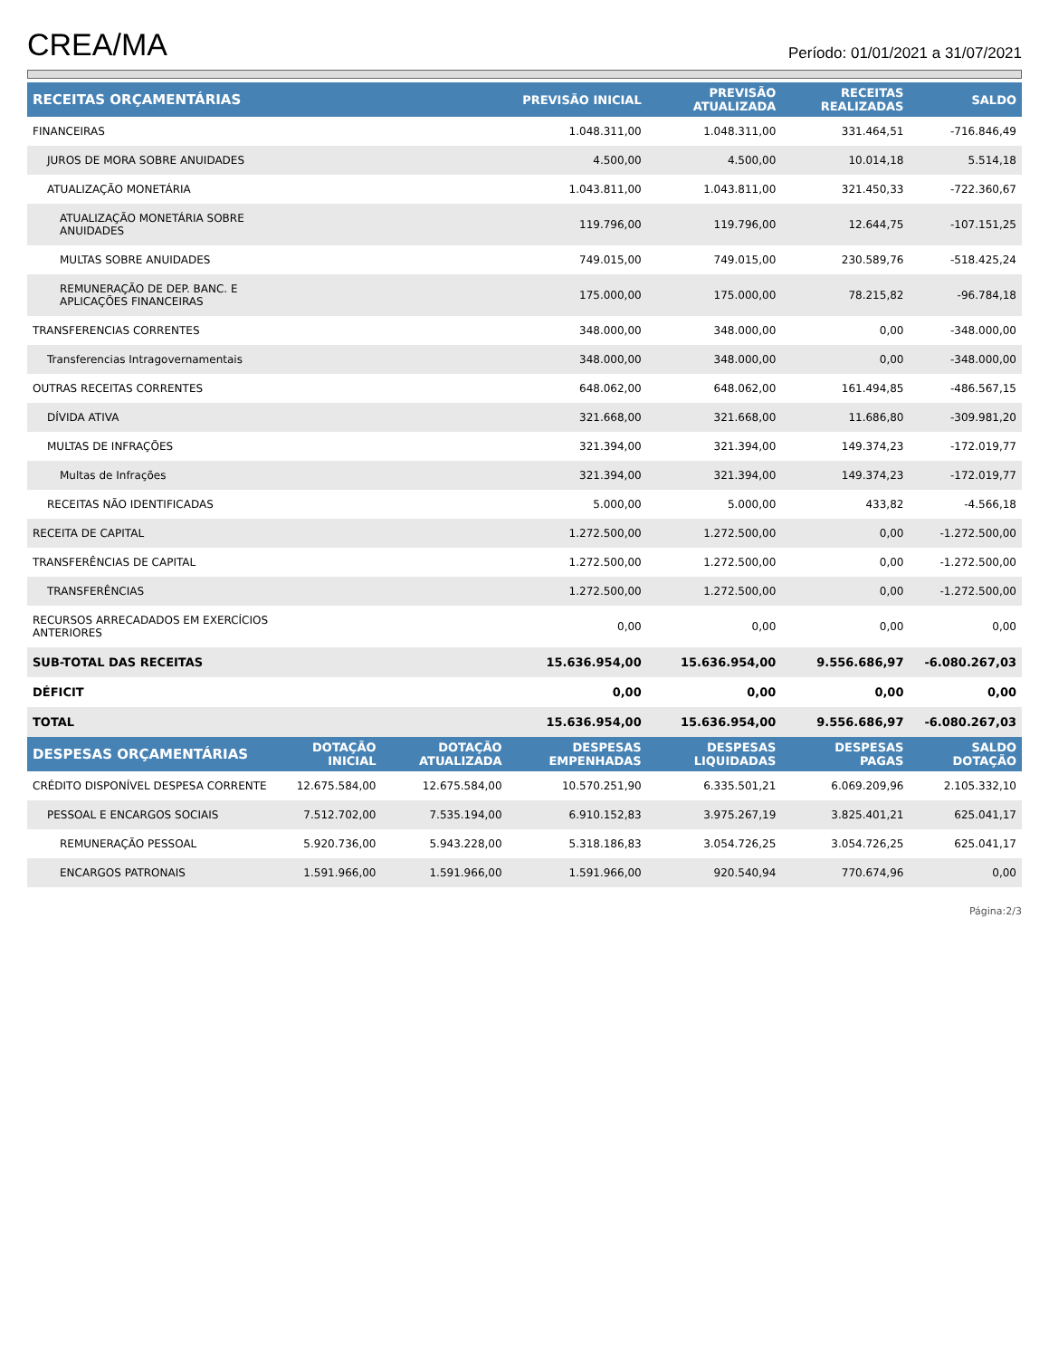CREA/MA
Período: 01/01/2021 a 31/07/2021
| RECEITAS ORÇAMENTÁRIAS | | | PREVISÃO INICIAL | PREVISÃO ATUALIZADA | RECEITAS REALIZADAS | SALDO |
| --- | --- | --- | --- | --- | --- | --- |
| FINANCEIRAS | | | 1.048.311,00 | 1.048.311,00 | 331.464,51 | -716.846,49 |
| JUROS DE MORA SOBRE ANUIDADES | | | 4.500,00 | 4.500,00 | 10.014,18 | 5.514,18 |
| ATUALIZAÇÃO MONETÁRIA | | | 1.043.811,00 | 1.043.811,00 | 321.450,33 | -722.360,67 |
| ATUALIZAÇÃO MONETÁRIA SOBRE ANUIDADES | | | 119.796,00 | 119.796,00 | 12.644,75 | -107.151,25 |
| MULTAS SOBRE ANUIDADES | | | 749.015,00 | 749.015,00 | 230.589,76 | -518.425,24 |
| REMUNERAÇÃO DE DEP. BANC. E APLICAÇÕES FINANCEIRAS | | | 175.000,00 | 175.000,00 | 78.215,82 | -96.784,18 |
| TRANSFERENCIAS CORRENTES | | | 348.000,00 | 348.000,00 | 0,00 | -348.000,00 |
| Transferencias Intragovernamentais | | | 348.000,00 | 348.000,00 | 0,00 | -348.000,00 |
| OUTRAS RECEITAS CORRENTES | | | 648.062,00 | 648.062,00 | 161.494,85 | -486.567,15 |
| DÍVIDA ATIVA | | | 321.668,00 | 321.668,00 | 11.686,80 | -309.981,20 |
| MULTAS DE INFRAÇÕES | | | 321.394,00 | 321.394,00 | 149.374,23 | -172.019,77 |
| Multas de Infrações | | | 321.394,00 | 321.394,00 | 149.374,23 | -172.019,77 |
| RECEITAS NÃO IDENTIFICADAS | | | 5.000,00 | 5.000,00 | 433,82 | -4.566,18 |
| RECEITA DE CAPITAL | | | 1.272.500,00 | 1.272.500,00 | 0,00 | -1.272.500,00 |
| TRANSFERÊNCIAS DE CAPITAL | | | 1.272.500,00 | 1.272.500,00 | 0,00 | -1.272.500,00 |
| TRANSFERÊNCIAS | | | 1.272.500,00 | 1.272.500,00 | 0,00 | -1.272.500,00 |
| RECURSOS ARRECADADOS EM EXERCÍCIOS ANTERIORES | | | 0,00 | 0,00 | 0,00 | 0,00 |
| SUB-TOTAL DAS RECEITAS | | | 15.636.954,00 | 15.636.954,00 | 9.556.686,97 | -6.080.267,03 |
| DÉFICIT | | | 0,00 | 0,00 | 0,00 | 0,00 |
| TOTAL | | | 15.636.954,00 | 15.636.954,00 | 9.556.686,97 | -6.080.267,03 |
| DESPESAS ORÇAMENTÁRIAS | DOTAÇÃO INICIAL | DOTAÇÃO ATUALIZADA | DESPESAS EMPENHADAS | DESPESAS LIQUIDADAS | DESPESAS PAGAS | SALDO DOTAÇÃO |
| CRÉDITO DISPONÍVEL DESPESA CORRENTE | 12.675.584,00 | 12.675.584,00 | 10.570.251,90 | 6.335.501,21 | 6.069.209,96 | 2.105.332,10 |
| PESSOAL E ENCARGOS SOCIAIS | 7.512.702,00 | 7.535.194,00 | 6.910.152,83 | 3.975.267,19 | 3.825.401,21 | 625.041,17 |
| REMUNERAÇÃO PESSOAL | 5.920.736,00 | 5.943.228,00 | 5.318.186,83 | 3.054.726,25 | 3.054.726,25 | 625.041,17 |
| ENCARGOS PATRONAIS | 1.591.966,00 | 1.591.966,00 | 1.591.966,00 | 920.540,94 | 770.674,96 | 0,00 |
Página:2/3